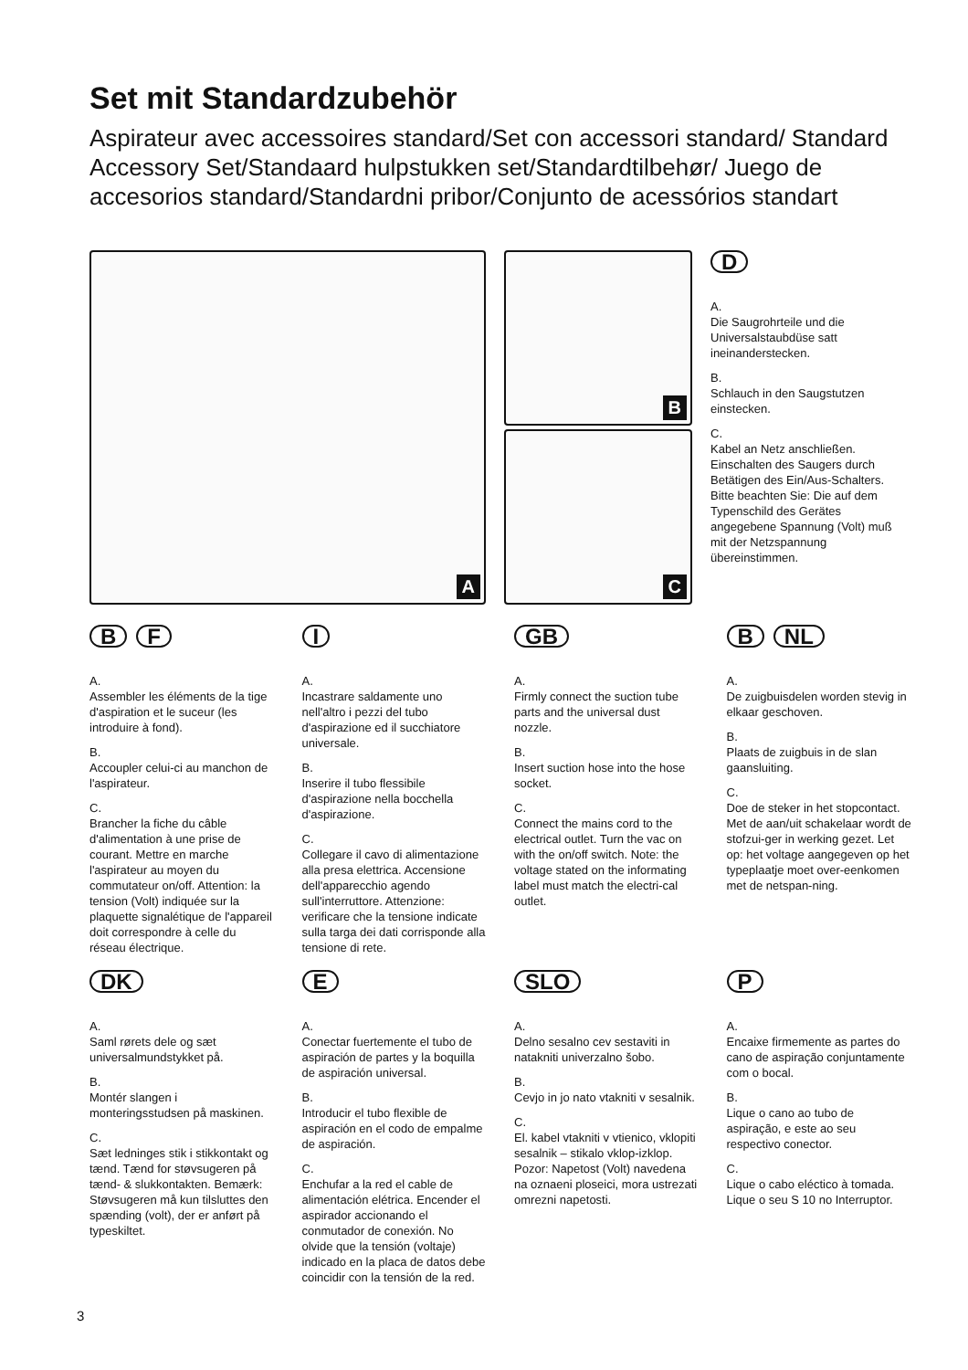Set mit Standardzubehör
Aspirateur avec accessoires standard/Set con accessori standard/ Standard Accessory Set/Standaard hulpstukken set/Standardtilbehør/ Juego de accesorios standard/Standardni pribor/Conjunto de acessórios standart
A
B
C
D
A.
Die Saugrohrteile und die Universalstaubdüse satt ineinanderstecken.
B.
Schlauch in den Saugstutzen einstecken.
C.
Kabel an Netz anschließen. Einschalten des Saugers durch Betätigen des Ein/Aus-Schalters. Bitte beachten Sie: Die auf dem Typenschild des Gerätes angegebene Spannung (Volt) muß mit der Netzspannung übereinstimmen.
B F
A.
Assembler les éléments de la tige d'aspiration et le suceur (les introduire à fond).
B.
Accoupler celui-ci au manchon de l'aspirateur.
C.
Brancher la fiche du câble d'alimentation à une prise de courant. Mettre en marche l'aspirateur au moyen du commutateur on/off. Attention: la tension (Volt) indiquée sur la plaquette signalétique de l'appareil doit correspondre à celle du réseau électrique.
I
A.
Incastrare saldamente uno nell'altro i pezzi del tubo d'aspirazione ed il succhiatore universale.
B.
Inserire il tubo flessibile d'aspirazione nella bocchella d'aspirazione.
C.
Collegare il cavo di alimentazione alla presa elettrica. Accensione dell'apparecchio agendo sull'interruttore. Attenzione: verificare che la tensione indicate sulla targa dei dati corrisponde alla tensione di rete.
GB
A.
Firmly connect the suction tube parts and the universal dust nozzle.
B.
Insert suction hose into the hose socket.
C.
Connect the mains cord to the electrical outlet. Turn the vac on with the on/off switch. Note: the voltage stated on the informating label must match the electri-cal outlet.
B NL
A.
De zuigbuisdelen worden stevig in elkaar geschoven.
B.
Plaats de zuigbuis in de slan gaansluiting.
C.
Doe de steker in het stopcontact. Met de aan/uit schakelaar wordt de stofzui-ger in werking gezet. Let op: het voltage aangegeven op het typeplaatje moet over-eenkomen met de netspan-ning.
DK
A.
Saml rørets dele og sæt universalmundstykket på.
B.
Montér slangen i monteringsstudsen på maskinen.
C.
Sæt ledninges stik i stikkontakt og tænd. Tænd for støvsugeren på tænd- & slukkontakten. Bemærk: Støvsugeren må kun tilsluttes den spænding (volt), der er anført på typeskiltet.
E
A.
Conectar fuertemente el tubo de aspiración de partes y la boquilla de aspiración universal.
B.
Introducir el tubo flexible de aspiración en el codo de empalme de aspiración.
C.
Enchufar a la red el cable de alimentación elétrica. Encender el aspirador accionando el conmutador de conexión. No olvide que la tensión (voltaje) indicado en la placa de datos debe coincidir con la tensión de la red.
SLO
A.
Delno sesalno cev sestaviti in natakniti univerzalno šobo.
B.
Cevjo in jo nato vtakniti v sesalnik.
C.
El. kabel vtakniti v vtienico, vklopiti sesalnik – stikalo vklop-izklop. Pozor: Napetost (Volt) navedena na oznaeni ploseici, mora ustrezati omrezni napetosti.
P
A.
Encaixe firmemente as partes do cano de aspiração conjuntamente com o bocal.
B.
Lique o cano ao tubo de aspiração, e este ao seu respectivo conector.
C.
Lique o cabo eléctico à tomada. Lique o seu S 10 no Interruptor.
3